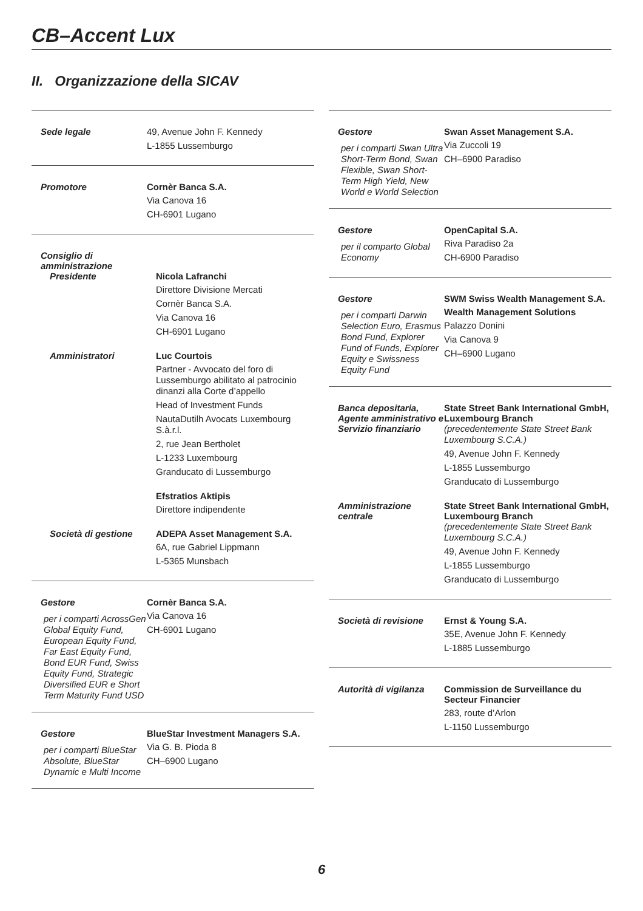CB–Accent Lux
II. Organizzazione della SICAV
| Sede legale | 49, Avenue John F. Kennedy L-1855 Lussemburgo |
| Promotore | Cornèr Banca S.A. Via Canova 16 CH-6901 Lugano |
| / Consiglio di amministrazione / / / Presidente / Nicola Lafranchi Direttore Divisione Mercati Cornèr Banca S.A. Via Canova 16 CH-6901 Lugano / / Amministratori / Luc Courtois Partner - Avvocato del foro di Lussemburgo abilitato al patrocinio dinanzi alla Corte d’appello Head of Investment Funds NautaDutilh Avocats Luxembourg S.à.r.l. 2, rue Jean Bertholet L-1233 Luxembourg Granducato di Lussemburgo Efstratios Aktipis Direttore indipendente / / Società di gestione / ADEPA Asset Management S.A. 6A, rue Gabriel Lippmann L-5365 Munsbach / | |
| Gestore per i comparti AcrossGen Global Equity Fund, European Equity Fund, Far East Equity Fund, Bond EUR Fund, Swiss Equity Fund, Strategic Diversified EUR e Short Term Maturity Fund USD | Cornèr Banca S.A. Via Canova 16 CH-6901 Lugano |
| Gestore per i comparti BlueStar Absolute, BlueStar Dynamic e Multi Income | BlueStar Investment Managers S.A. Via G. B. Pioda 8 CH–6900 Lugano |
| Gestore per i comparti Swan Ultra Short-Term Bond, Swan Flexible, Swan Short-Term High Yield, New World e World Selection | Swan Asset Management S.A. Via Zuccoli 19 CH–6900 Paradiso |
| Gestore per il comparto Global Economy | OpenCapital S.A. Riva Paradiso 2a CH-6900 Paradiso |
| Gestore per i comparti Darwin Selection Euro, Erasmus Bond Fund, Explorer Fund of Funds, Explorer Equity e Swissness Equity Fund | SWM Swiss Wealth Management S.A. Wealth Management Solutions Palazzo Donini Via Canova 9 CH–6900 Lugano |
| / Banca depositaria, Agente amministrativo e Servizio finanziario / State Street Bank International GmbH, Luxembourg Branch (precedentemente State Street Bank Luxembourg S.C.A.) 49, Avenue John F. Kennedy L-1855 Lussemburgo Granducato di Lussemburgo / / Amministrazione centrale / State Street Bank International GmbH, Luxembourg Branch (precedentemente State Street Bank Luxembourg S.C.A.) 49, Avenue John F. Kennedy L-1855 Lussemburgo Granducato di Lussemburgo / | |
| Società di revisione | Ernst & Young S.A. 35E, Avenue John F. Kennedy L-1885 Lussemburgo |
| Autorità di vigilanza | Commission de Surveillance du Secteur Financier 283, route d’Arlon L-1150 Lussemburgo |
6